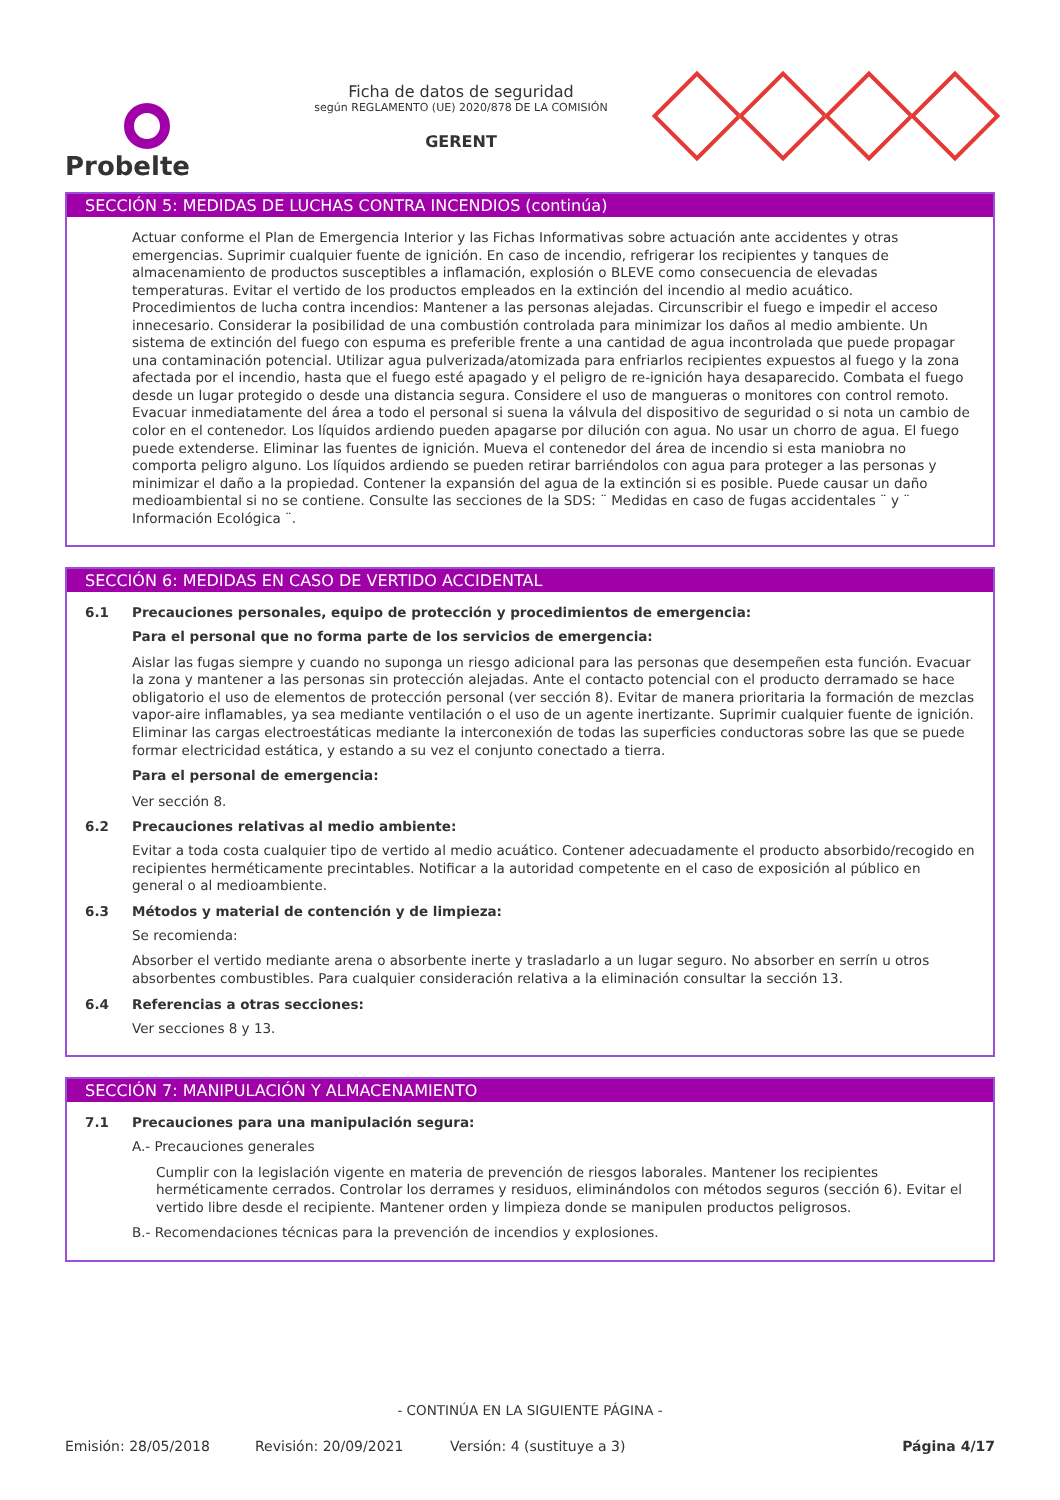Probelte
Ficha de datos de seguridad
según REGLAMENTO (UE) 2020/878 DE LA COMISIÓN
GERENT
SECCIÓN 5: MEDIDAS DE LUCHAS CONTRA INCENDIOS (continúa)
Actuar conforme el Plan de Emergencia Interior y las Fichas Informativas sobre actuación ante accidentes y otras emergencias. Suprimir cualquier fuente de ignición. En caso de incendio, refrigerar los recipientes y tanques de almacenamiento de productos susceptibles a inflamación, explosión o BLEVE como consecuencia de elevadas temperaturas. Evitar el vertido de los productos empleados en la extinción del incendio al medio acuático.
Procedimientos de lucha contra incendios: Mantener a las personas alejadas. Circunscribir el fuego e impedir el acceso innecesario. Considerar la posibilidad de una combustión controlada para minimizar los daños al medio ambiente. Un sistema de extinción del fuego con espuma es preferible frente a una cantidad de agua incontrolada que puede propagar una contaminación potencial. Utilizar agua pulverizada/atomizada para enfriarlos recipientes expuestos al fuego y la zona afectada por el incendio, hasta que el fuego esté apagado y el peligro de re-ignición haya desaparecido. Combata el fuego desde un lugar protegido o desde una distancia segura. Considere el uso de mangueras o monitores con control remoto. Evacuar inmediatamente del área a todo el personal si suena la válvula del dispositivo de seguridad o si nota un cambio de color en el contenedor. Los líquidos ardiendo pueden apagarse por dilución con agua. No usar un chorro de agua. El fuego puede extenderse. Eliminar las fuentes de ignición. Mueva el contenedor del área de incendio si esta maniobra no comporta peligro alguno. Los líquidos ardiendo se pueden retirar barriéndolos con agua para proteger a las personas y minimizar el daño a la propiedad. Contener la expansión del agua de la extinción si es posible. Puede causar un daño medioambiental si no se contiene. Consulte las secciones de la SDS: ¨ Medidas en caso de fugas accidentales ¨ y ¨ Información Ecológica ¨.
SECCIÓN 6: MEDIDAS EN CASO DE VERTIDO ACCIDENTAL
6.1 Precauciones personales, equipo de protección y procedimientos de emergencia:
Para el personal que no forma parte de los servicios de emergencia:
Aislar las fugas siempre y cuando no suponga un riesgo adicional para las personas que desempeñen esta función. Evacuar la zona y mantener a las personas sin protección alejadas. Ante el contacto potencial con el producto derramado se hace obligatorio el uso de elementos de protección personal (ver sección 8). Evitar de manera prioritaria la formación de mezclas vapor-aire inflamables, ya sea mediante ventilación o el uso de un agente inertizante. Suprimir cualquier fuente de ignición. Eliminar las cargas electroestáticas mediante la interconexión de todas las superficies conductoras sobre las que se puede formar electricidad estática, y estando a su vez el conjunto conectado a tierra.
Para el personal de emergencia:
Ver sección 8.
6.2 Precauciones relativas al medio ambiente:
Evitar a toda costa cualquier tipo de vertido al medio acuático. Contener adecuadamente el producto absorbido/recogido en recipientes herméticamente precintables. Notificar a la autoridad competente en el caso de exposición al público en general o al medioambiente.
6.3 Métodos y material de contención y de limpieza:
Se recomienda:
Absorber el vertido mediante arena o absorbente inerte y trasladarlo a un lugar seguro. No absorber en serrín u otros absorbentes combustibles. Para cualquier consideración relativa a la eliminación consultar la sección 13.
6.4 Referencias a otras secciones:
Ver secciones 8 y 13.
SECCIÓN 7: MANIPULACIÓN Y ALMACENAMIENTO
7.1 Precauciones para una manipulación segura:
A.- Precauciones generales
Cumplir con la legislación vigente en materia de prevención de riesgos laborales. Mantener los recipientes herméticamente cerrados. Controlar los derrames y residuos, eliminándolos con métodos seguros (sección 6). Evitar el vertido libre desde el recipiente. Mantener orden y limpieza donde se manipulen productos peligrosos.
B.- Recomendaciones técnicas para la prevención de incendios y explosiones.
- CONTINÚA EN LA SIGUIENTE PÁGINA -
Emisión: 28/05/2018 Revisión: 20/09/2021 Versión: 4 (sustituye a 3) Página 4/17